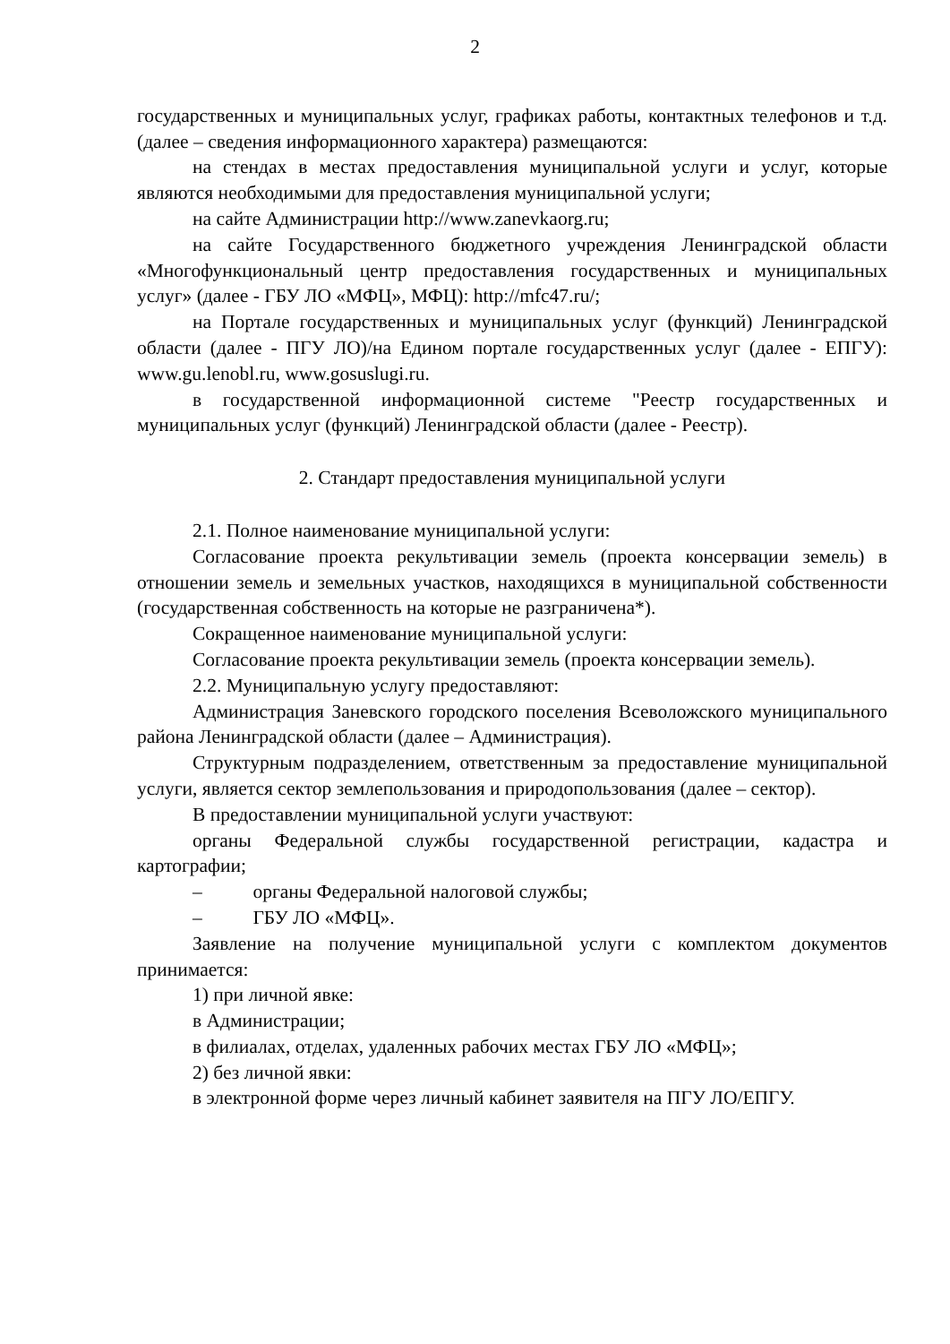2
государственных и муниципальных услуг, графиках работы, контактных телефонов и т.д. (далее – сведения информационного характера) размещаются:
на стендах в местах предоставления муниципальной услуги и услуг, которые являются необходимыми для предоставления муниципальной услуги;
на сайте Администрации http://www.zanevkaorg.ru;
на сайте Государственного бюджетного учреждения Ленинградской области «Многофункциональный центр предоставления государственных и муниципальных услуг» (далее - ГБУ ЛО «МФЦ», МФЦ): http://mfc47.ru/;
на Портале государственных и муниципальных услуг (функций) Ленинградской области (далее - ПГУ ЛО)/на Едином портале государственных услуг (далее - ЕПГУ): www.gu.lenobl.ru, www.gosuslugi.ru.
в государственной информационной системе "Реестр государственных и муниципальных услуг (функций) Ленинградской области (далее - Реестр).
2. Стандарт предоставления муниципальной услуги
2.1. Полное наименование муниципальной услуги:
Согласование проекта рекультивации земель (проекта консервации земель) в отношении земель и земельных участков, находящихся в муниципальной собственности (государственная собственность на которые не разграничена*).
Сокращенное наименование муниципальной услуги:
Согласование проекта рекультивации земель (проекта консервации земель).
2.2. Муниципальную услугу предоставляют:
Администрация Заневского городского поселения Всеволожского муниципального района Ленинградской области (далее – Администрация).
Структурным подразделением, ответственным за предоставление муниципальной услуги, является сектор землепользования и природопользования (далее – сектор).
В предоставлении муниципальной услуги участвуют:
органы Федеральной службы государственной регистрации, кадастра и картографии;
– органы Федеральной налоговой службы;
– ГБУ ЛО «МФЦ».
Заявление на получение муниципальной услуги с комплектом документов принимается:
1) при личной явке:
в Администрации;
в филиалах, отделах, удаленных рабочих местах ГБУ ЛО «МФЦ»;
2) без личной явки:
в электронной форме через личный кабинет заявителя на ПГУ ЛО/ЕПГУ.